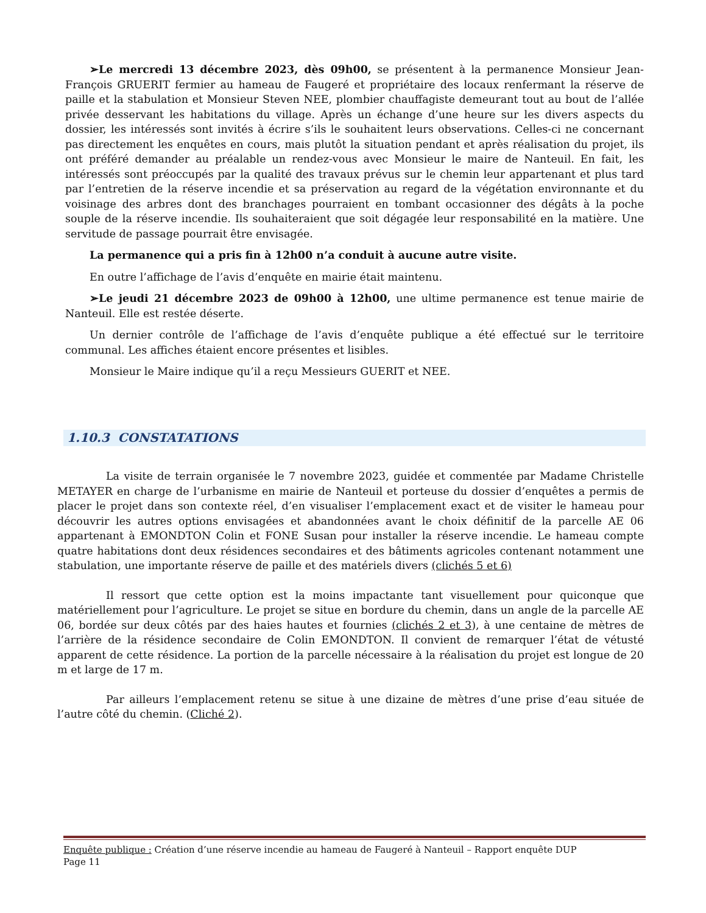➢Le mercredi 13 décembre 2023, dès 09h00, se présentent à la permanence Monsieur Jean-François GRUERIT fermier au hameau de Faugeré et propriétaire des locaux renfermant la réserve de paille et la stabulation et Monsieur Steven NEE, plombier chauffagiste demeurant tout au bout de l’allée privée desservant les habitations du village. Après un échange d’une heure sur les divers aspects du dossier, les intéressés sont invités à écrire s’ils le souhaitent leurs observations. Celles-ci ne concernant pas directement les enquêtes en cours, mais plutôt la situation pendant et après réalisation du projet, ils ont préféré demander au préalable un rendez-vous avec Monsieur le maire de Nanteuil. En fait, les intéressés sont préoccupés par la qualité des travaux prévus sur le chemin leur appartenant et plus tard par l’entretien de la réserve incendie et sa préservation au regard de la végétation environnante et du voisinage des arbres dont des branchages pourraient en tombant occasionner des dégâts à la poche souple de la réserve incendie. Ils souhaiteraient que soit dégagée leur responsabilité en la matière. Une servitude de passage pourrait être envisagée.
La permanence qui a pris fin à 12h00 n’a conduit à aucune autre visite.
En outre l’affichage de l’avis d’enquête en mairie était maintenu.
➢Le jeudi 21 décembre 2023 de 09h00 à 12h00, une ultime permanence est tenue mairie de Nanteuil. Elle est restée déserte.
Un dernier contrôle de l’affichage de l’avis d’enquête publique a été effectué sur le territoire communal. Les affiches étaient encore présentes et lisibles.
Monsieur le Maire indique qu’il a reçu Messieurs GUERIT et NEE.
1.10.3 CONSTATATIONS
La visite de terrain organisée le 7 novembre 2023, guidée et commentée par Madame Christelle METAYER en charge de l’urbanisme en mairie de Nanteuil et porteuse du dossier d’enquêtes a permis de placer le projet dans son contexte réel, d’en visualiser l’emplacement exact et de visiter le hameau pour découvrir les autres options envisagées et abandonnées avant le choix définitif de la parcelle AE 06 appartenant à EMONDTON Colin et FONE Susan pour installer la réserve incendie. Le hameau compte quatre habitations dont deux résidences secondaires et des bâtiments agricoles contenant notamment une stabulation, une importante réserve de paille et des matériels divers (clichés 5 et 6)
Il ressort que cette option est la moins impactante tant visuellement pour quiconque que matériellement pour l’agriculture. Le projet se situe en bordure du chemin, dans un angle de la parcelle AE 06, bordée sur deux côtés par des haies hautes et fournies (clichés 2 et 3), à une centaine de mètres de l’arrière de la résidence secondaire de Colin EMONDTON. Il convient de remarquer l’état de vétusté apparent de cette résidence. La portion de la parcelle nécessaire à la réalisation du projet est longue de 20 m et large de 17 m.
Par ailleurs l’emplacement retenu se situe à une dizaine de mètres d’une prise d’eau située de l’autre côté du chemin. (Cliché 2).
Enquête publique : Création d’une réserve incendie au hameau de Faugeré à Nanteuil – Rapport enquête DUP
Page 11